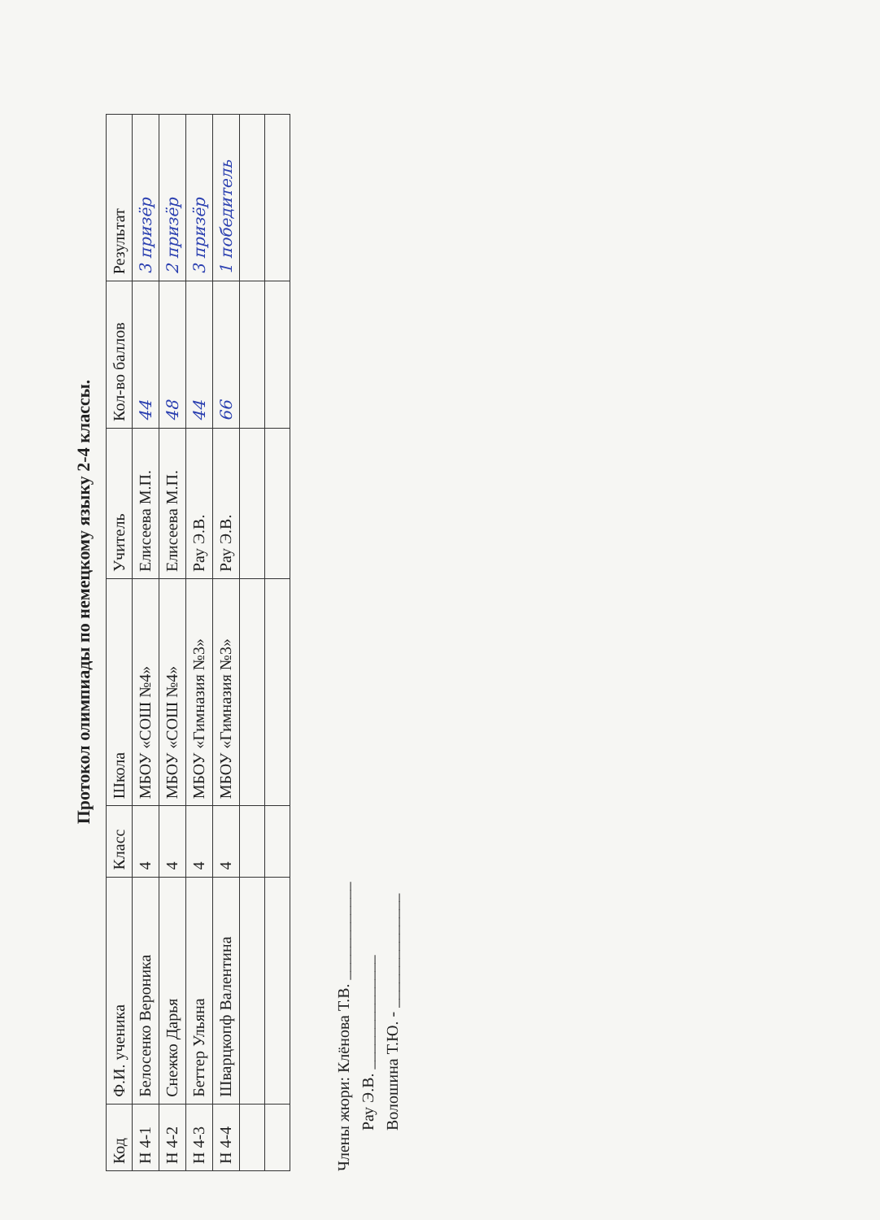Протокол олимпиады по немецкому языку 2-4 классы.
| Код | Ф.И. ученика | Класс | Школа | Учитель | Кол-во баллов | Результат |
| --- | --- | --- | --- | --- | --- | --- |
| Н 4-1 | Белосенко Вероника | 4 | МБОУ «СОШ №4» | Елисеева М.П. | 44 | 3 призёр |
| Н 4-2 | Снежко Дарья | 4 | МБОУ «СОШ №4» | Елисеева М.П. | 48 | 2 призёр |
| Н 4-3 | Беттер Ульяна | 4 | МБОУ «Гимназия №3» | Рау Э.В. | 44 | 3 призёр |
| Н 4-4 | Шварцкопф Валентина | 4 | МБОУ «Гимназия №3» | Рау Э.В. | 66 | 1 победитель |
Члены жюри: Клёнова Т.В. ____________
Рау Э.В. ______________
Волошина Т.Ю. - ______________